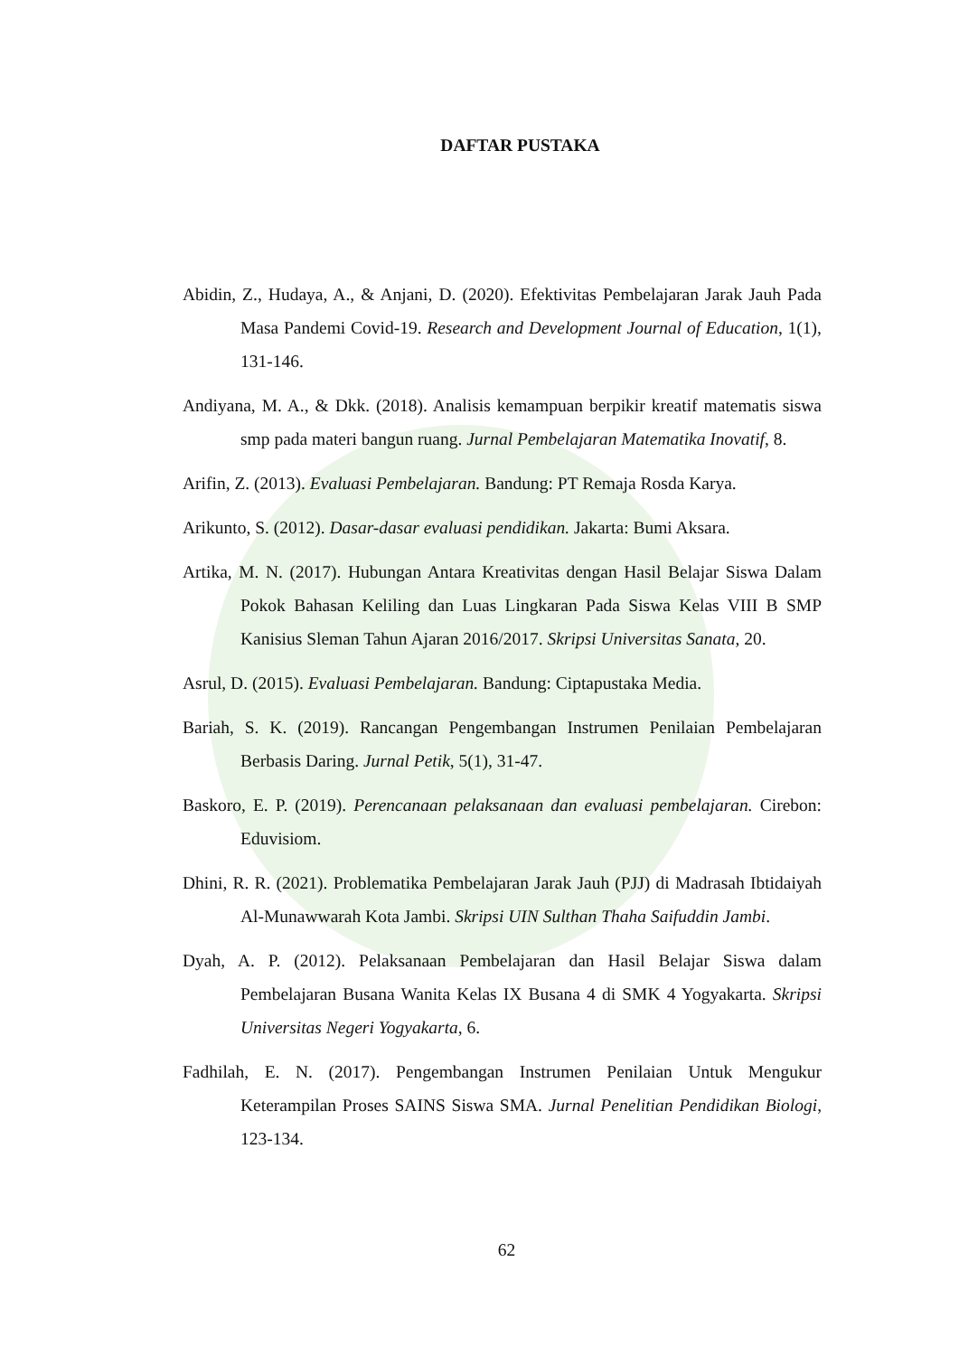DAFTAR PUSTAKA
Abidin, Z., Hudaya, A., & Anjani, D. (2020). Efektivitas Pembelajaran Jarak Jauh Pada Masa Pandemi Covid-19. Research and Development Journal of Education, 1(1), 131-146.
Andiyana, M. A., & Dkk. (2018). Analisis kemampuan berpikir kreatif matematis siswa smp pada materi bangun ruang. Jurnal Pembelajaran Matematika Inovatif, 8.
Arifin, Z. (2013). Evaluasi Pembelajaran. Bandung: PT Remaja Rosda Karya.
Arikunto, S. (2012). Dasar-dasar evaluasi pendidikan. Jakarta: Bumi Aksara.
Artika, M. N. (2017). Hubungan Antara Kreativitas dengan Hasil Belajar Siswa Dalam Pokok Bahasan Keliling dan Luas Lingkaran Pada Siswa Kelas VIII B SMP Kanisius Sleman Tahun Ajaran 2016/2017. Skripsi Universitas Sanata, 20.
Asrul, D. (2015). Evaluasi Pembelajaran. Bandung: Ciptapustaka Media.
Bariah, S. K. (2019). Rancangan Pengembangan Instrumen Penilaian Pembelajaran Berbasis Daring. Jurnal Petik, 5(1), 31-47.
Baskoro, E. P. (2019). Perencanaan pelaksanaan dan evaluasi pembelajaran. Cirebon: Eduvisiom.
Dhini, R. R. (2021). Problematika Pembelajaran Jarak Jauh (PJJ) di Madrasah Ibtidaiyah Al-Munawwarah Kota Jambi. Skripsi UIN Sulthan Thaha Saifuddin Jambi.
Dyah, A. P. (2012). Pelaksanaan Pembelajaran dan Hasil Belajar Siswa dalam Pembelajaran Busana Wanita Kelas IX Busana 4 di SMK 4 Yogyakarta. Skripsi Universitas Negeri Yogyakarta, 6.
Fadhilah, E. N. (2017). Pengembangan Instrumen Penilaian Untuk Mengukur Keterampilan Proses SAINS Siswa SMA. Jurnal Penelitian Pendidikan Biologi, 123-134.
62